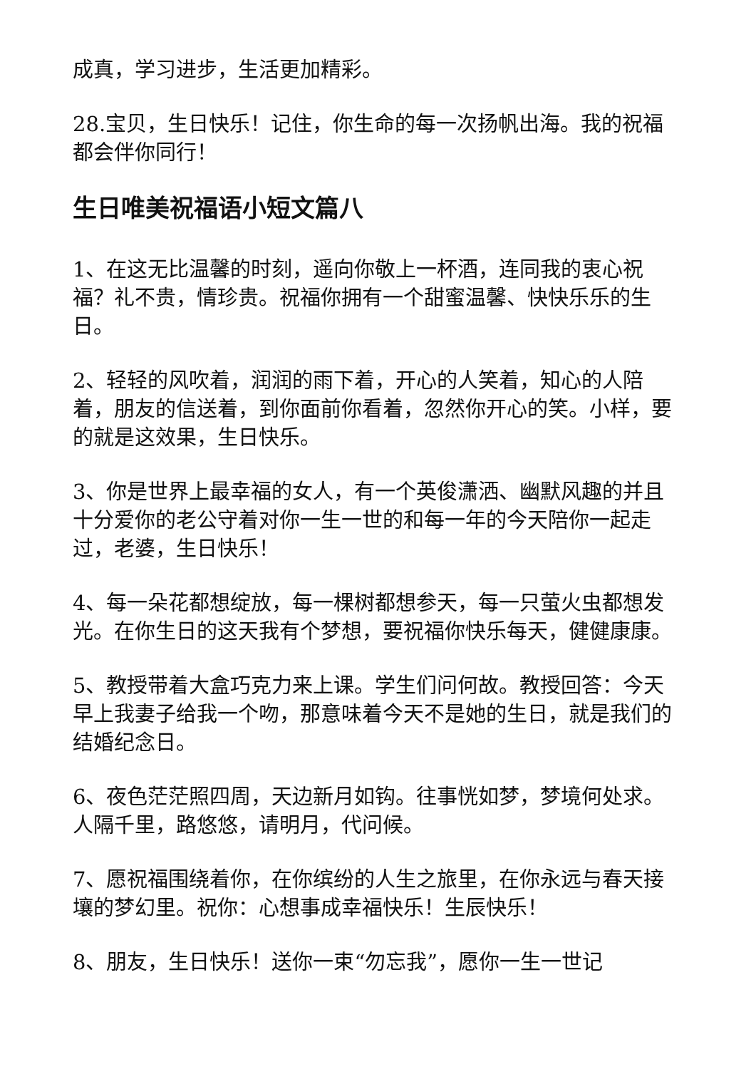成真，学习进步，生活更加精彩。
28.宝贝，生日快乐！记住，你生命的每一次扬帆出海。我的祝福都会伴你同行！
生日唯美祝福语小短文篇八
1、在这无比温馨的时刻，遥向你敬上一杯酒，连同我的衷心祝福？礼不贵，情珍贵。祝福你拥有一个甜蜜温馨、快快乐乐的生日。
2、轻轻的风吹着，润润的雨下着，开心的人笑着，知心的人陪着，朋友的信送着，到你面前你看着，忽然你开心的笑。小样，要的就是这效果，生日快乐。
3、你是世界上最幸福的女人，有一个英俊潇洒、幽默风趣的并且十分爱你的老公守着对你一生一世的和每一年的今天陪你一起走过，老婆，生日快乐！
4、每一朵花都想绽放，每一棵树都想参天，每一只萤火虫都想发光。在你生日的这天我有个梦想，要祝福你快乐每天，健健康康。
5、教授带着大盒巧克力来上课。学生们问何故。教授回答：今天早上我妻子给我一个吻，那意味着今天不是她的生日，就是我们的结婚纪念日。
6、夜色茫茫照四周，天边新月如钩。往事恍如梦，梦境何处求。人隔千里，路悠悠，请明月，代问候。
7、愿祝福围绕着你，在你缤纷的人生之旅里，在你永远与春天接壤的梦幻里。祝你：心想事成幸福快乐！生辰快乐！
8、朋友，生日快乐！送你一束“勿忘我”，愿你一生一世记